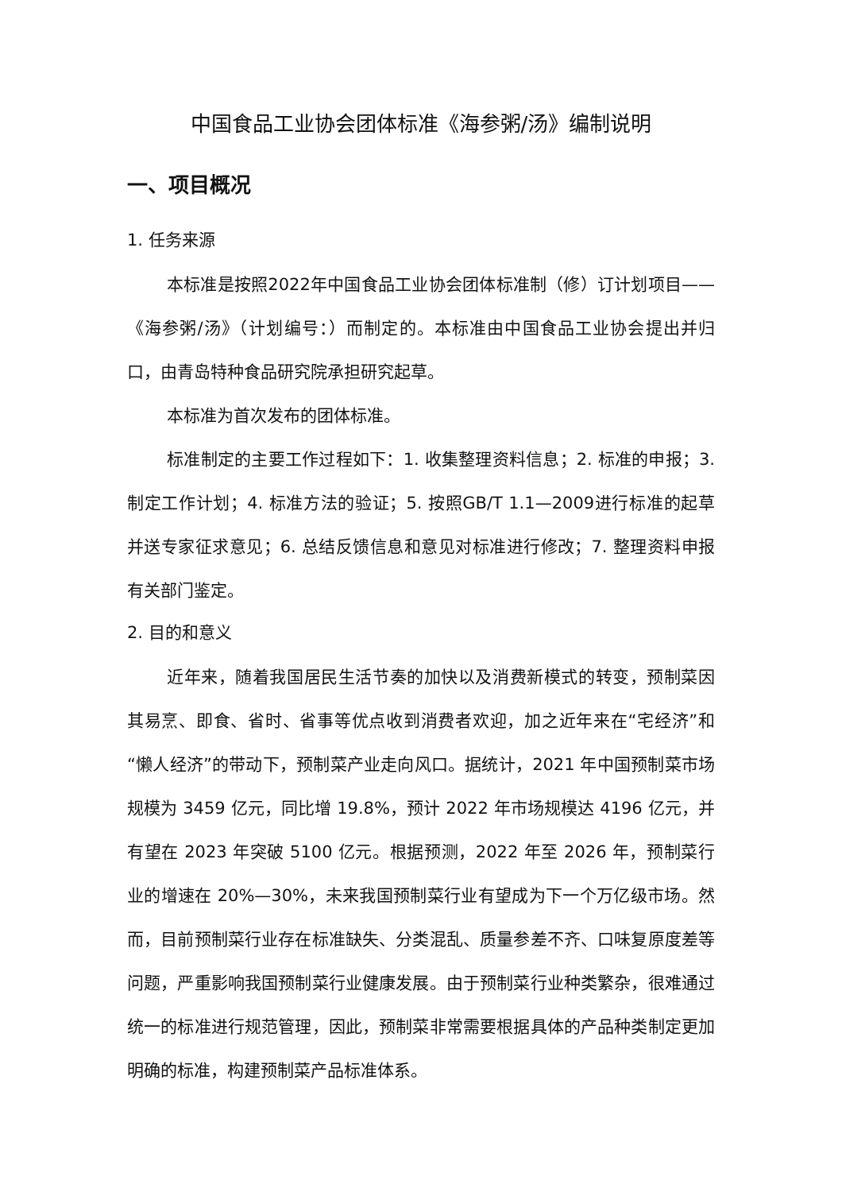中国食品工业协会团体标准《海参粥/汤》编制说明
一、项目概况
1. 任务来源
本标准是按照2022年中国食品工业协会团体标准制（修）订计划项目——《海参粥/汤》（计划编号：）而制定的。本标准由中国食品工业协会提出并归口，由青岛特种食品研究院承担研究起草。
本标准为首次发布的团体标准。
标准制定的主要工作过程如下：1. 收集整理资料信息；2. 标准的申报；3. 制定工作计划；4. 标准方法的验证；5. 按照GB/T 1.1—2009进行标准的起草并送专家征求意见；6. 总结反馈信息和意见对标准进行修改；7. 整理资料申报有关部门鉴定。
2. 目的和意义
近年来，随着我国居民生活节奏的加快以及消费新模式的转变，预制菜因其易烹、即食、省时、省事等优点收到消费者欢迎，加之近年来在“宅经济”和“懒人经济”的带动下，预制菜产业走向风口。据统计，2021 年中国预制菜市场规模为 3459 亿元，同比增 19.8%，预计 2022 年市场规模达 4196 亿元，并有望在 2023 年突破 5100 亿元。根据预测，2022 年至 2026 年，预制菜行业的增速在 20%—30%，未来我国预制菜行业有望成为下一个万亿级市场。然而，目前预制菜行业存在标准缺失、分类混乱、质量参差不齐、口味复原度差等问题，严重影响我国预制菜行业健康发展。由于预制菜行业种类繁杂，很难通过统一的标准进行规范管理，因此，预制菜非常需要根据具体的产品种类制定更加明确的标准，构建预制菜产品标准体系。